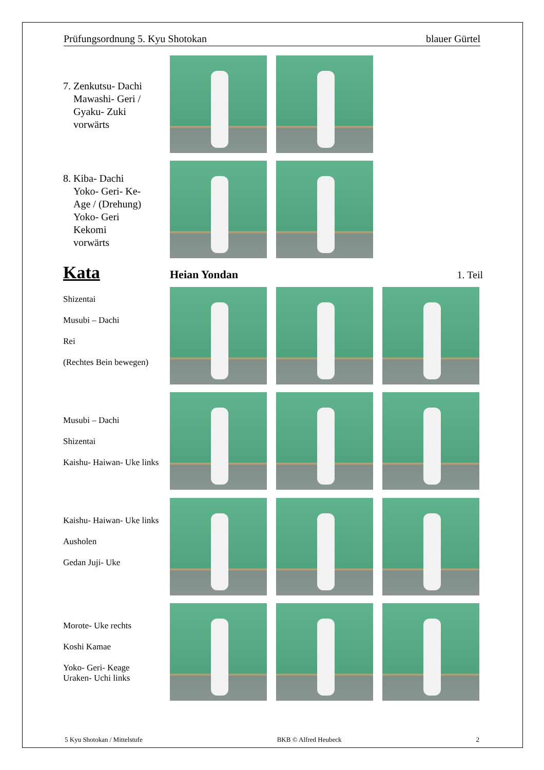Prüfungsordnung 5. Kyu Shotokan blauer Gürtel
7. Zenkutsu- Dachi
Mawashi- Geri /
Gyaku- Zuki
vorwärts
8. Kiba- Dachi
Yoko- Geri- Ke-
Age / (Drehung)
Yoko- Geri
Kekomi
vorwärts
Kata
Heian Yondan 1. Teil
Shizentai
Musubi – Dachi
Rei
(Rechtes Bein bewegen)
Musubi – Dachi
Shizentai
Kaishu- Haiwan- Uke links
Kaishu- Haiwan- Uke links
Ausholen
Gedan Juji- Uke
Morote- Uke rechts
Koshi Kamae
Yoko- Geri- Keage
Uraken- Uchi links
5 Kyu Shotokan / Mittelstufe BKB © Alfred Heubeck 2